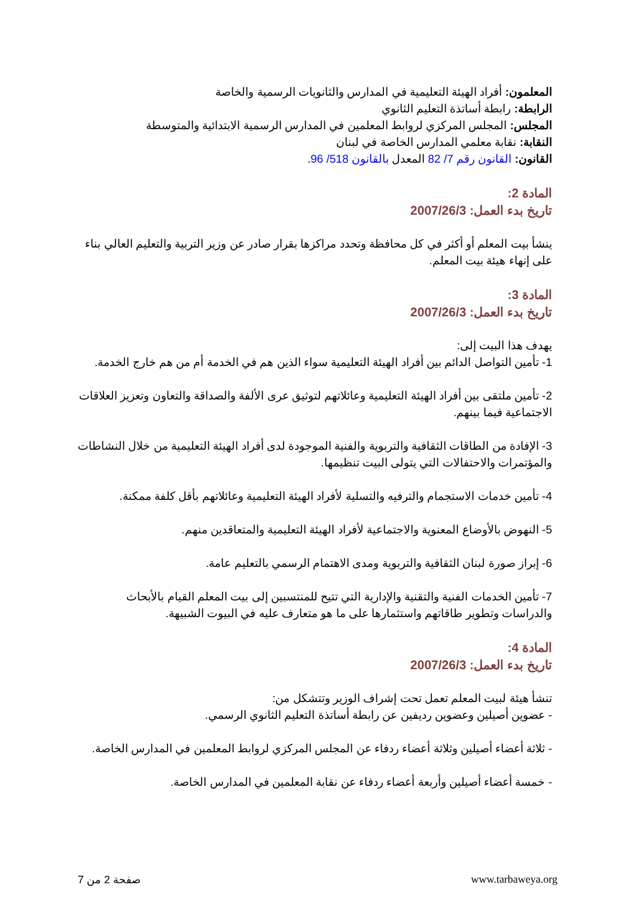المعلمون: أفراد الهيئة التعليمية في المدارس والثانويات الرسمية والخاصة
الرابطة: رابطة أساتذة التعليم الثانوي
المجلس: المجلس المركزي لروابط المعلمين في المدارس الرسمية الابتدائية والمتوسطة
النقابة: نقابة معلمي المدارس الخاصة في لبنان
القانون: القانون رقم 7/ 82 المعدل بالقانون 518/ 96.
المادة 2:
تاريخ بدء العمل: 2007/26/3
ينشأ بيت المعلم أو أكثر في كل محافظة وتحدد مراكزها بقرار صادر عن وزير التربية والتعليم العالي بناء على إنهاء هيئة بيت المعلم.
المادة 3:
تاريخ بدء العمل: 2007/26/3
يهدف هذا البيت إلى:
1- تأمين التواصل الدائم بين أفراد الهيئة التعليمية سواء الذين هم في الخدمة أم من هم خارج الخدمة.
2- تأمين ملتقى بين أفراد الهيئة التعليمية وعائلاتهم لتوثيق عرى الألفة والصداقة والتعاون وتعزيز العلاقات الاجتماعية فيما بينهم.
3- الإفادة من الطاقات الثقافية والتربوية والفنية الموجودة لدى أفراد الهيئة التعليمية من خلال النشاطات والمؤتمرات والاحتفالات التي يتولى البيت تنظيمها.
4- تأمين خدمات الاستجمام والترفيه والتسلية لأفراد الهيئة التعليمية وعائلاتهم بأقل كلفة ممكنة.
5- النهوض بالأوضاع المعنوية والاجتماعية لأفراد الهيئة التعليمية والمتعاقدين منهم.
6- إبراز صورة لبنان الثقافية والتربوية ومدى الاهتمام الرسمي بالتعليم عامة.
7- تأمين الخدمات الفنية والتقنية والإدارية التي تتيح للمنتسبين إلى بيت المعلم القيام بالأبحاث والدراسات وتطوير طاقاتهم واستثمارها على ما هو متعارف عليه في البيوت الشبيهة.
المادة 4:
تاريخ بدء العمل: 2007/26/3
تنشأ هيئة لبيت المعلم تعمل تحت إشراف الوزير وتتشكل من:
- عضوين أصيلين وعضوين رديفين عن رابطة أساتذة التعليم الثانوي الرسمي.
- ثلاثة أعضاء أصيلين وثلاثة أعضاء ردفاء عن المجلس المركزي لروابط المعلمين في المدارس الخاصة.
- خمسة أعضاء أصيلين وأربعة أعضاء ردفاء عن نقابة المعلمين في المدارس الخاصة.
صفحة 2 من 7 www.tarbaweya.org